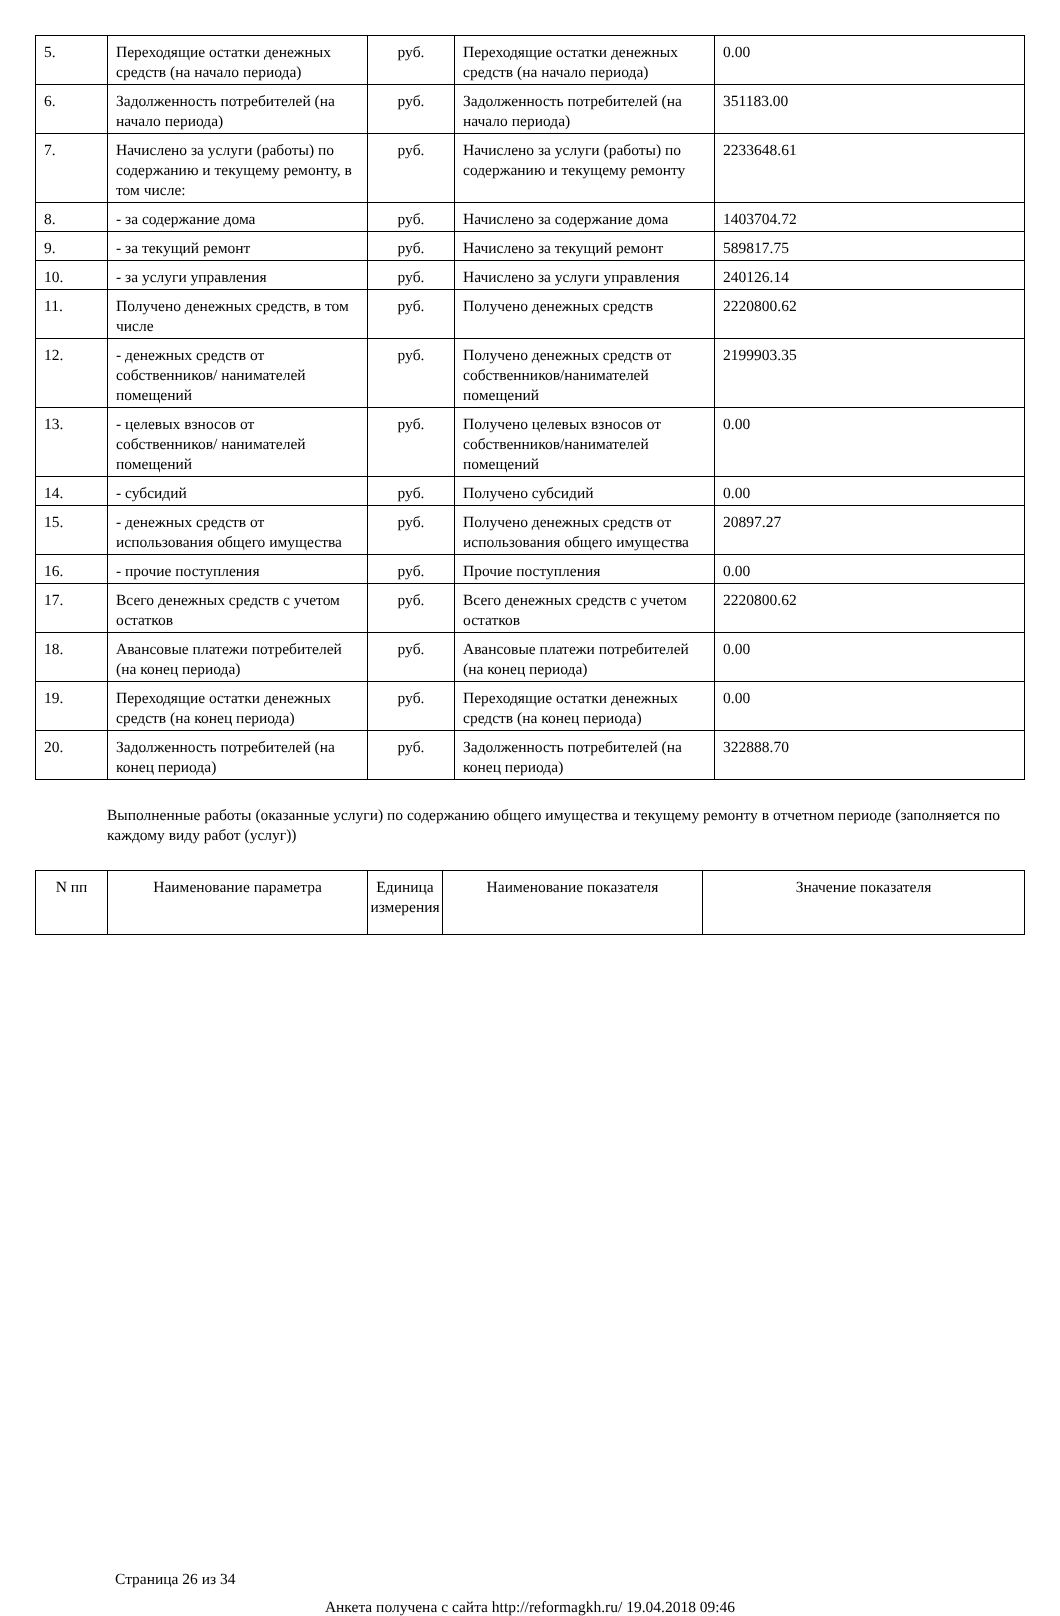| 5. | Переходящие остатки денежных средств (на начало периода) | руб. | Переходящие остатки денежных средств (на начало периода) | 0.00 |
| 6. | Задолженность потребителей (на начало периода) | руб. | Задолженность потребителей (на начало периода) | 351183.00 |
| 7. | Начислено за услуги (работы) по содержанию и текущему ремонту, в том числе: | руб. | Начислено за услуги (работы) по содержанию и текущему ремонту | 2233648.61 |
| 8. | - за содержание дома | руб. | Начислено за содержание дома | 1403704.72 |
| 9. | - за текущий ремонт | руб. | Начислено за текущий ремонт | 589817.75 |
| 10. | - за услуги управления | руб. | Начислено за услуги управления | 240126.14 |
| 11. | Получено денежных средств, в том числе | руб. | Получено денежных средств | 2220800.62 |
| 12. | - денежных средств от собственников/ нанимателей помещений | руб. | Получено денежных средств от собственников/нанимателей помещений | 2199903.35 |
| 13. | - целевых взносов от собственников/ нанимателей помещений | руб. | Получено целевых взносов от собственников/нанимателей помещений | 0.00 |
| 14. | - субсидий | руб. | Получено субсидий | 0.00 |
| 15. | - денежных средств от использования общего имущества | руб. | Получено денежных средств от использования общего имущества | 20897.27 |
| 16. | - прочие поступления | руб. | Прочие поступления | 0.00 |
| 17. | Всего денежных средств с учетом остатков | руб. | Всего денежных средств с учетом остатков | 2220800.62 |
| 18. | Авансовые платежи потребителей (на конец периода) | руб. | Авансовые платежи потребителей (на конец периода) | 0.00 |
| 19. | Переходящие остатки денежных средств (на конец периода) | руб. | Переходящие остатки денежных средств (на конец периода) | 0.00 |
| 20. | Задолженность потребителей (на конец периода) | руб. | Задолженность потребителей (на конец периода) | 322888.70 |
Выполненные работы (оказанные услуги) по содержанию общего имущества и текущему ремонту в отчетном периоде (заполняется по каждому виду работ (услуг))
| N пп | Наименование параметра | Единица измерения | Наименование показателя | Значение показателя |
| --- | --- | --- | --- | --- |
Страница 26 из 34
Анкета получена с сайта http://reformagkh.ru/ 19.04.2018 09:46